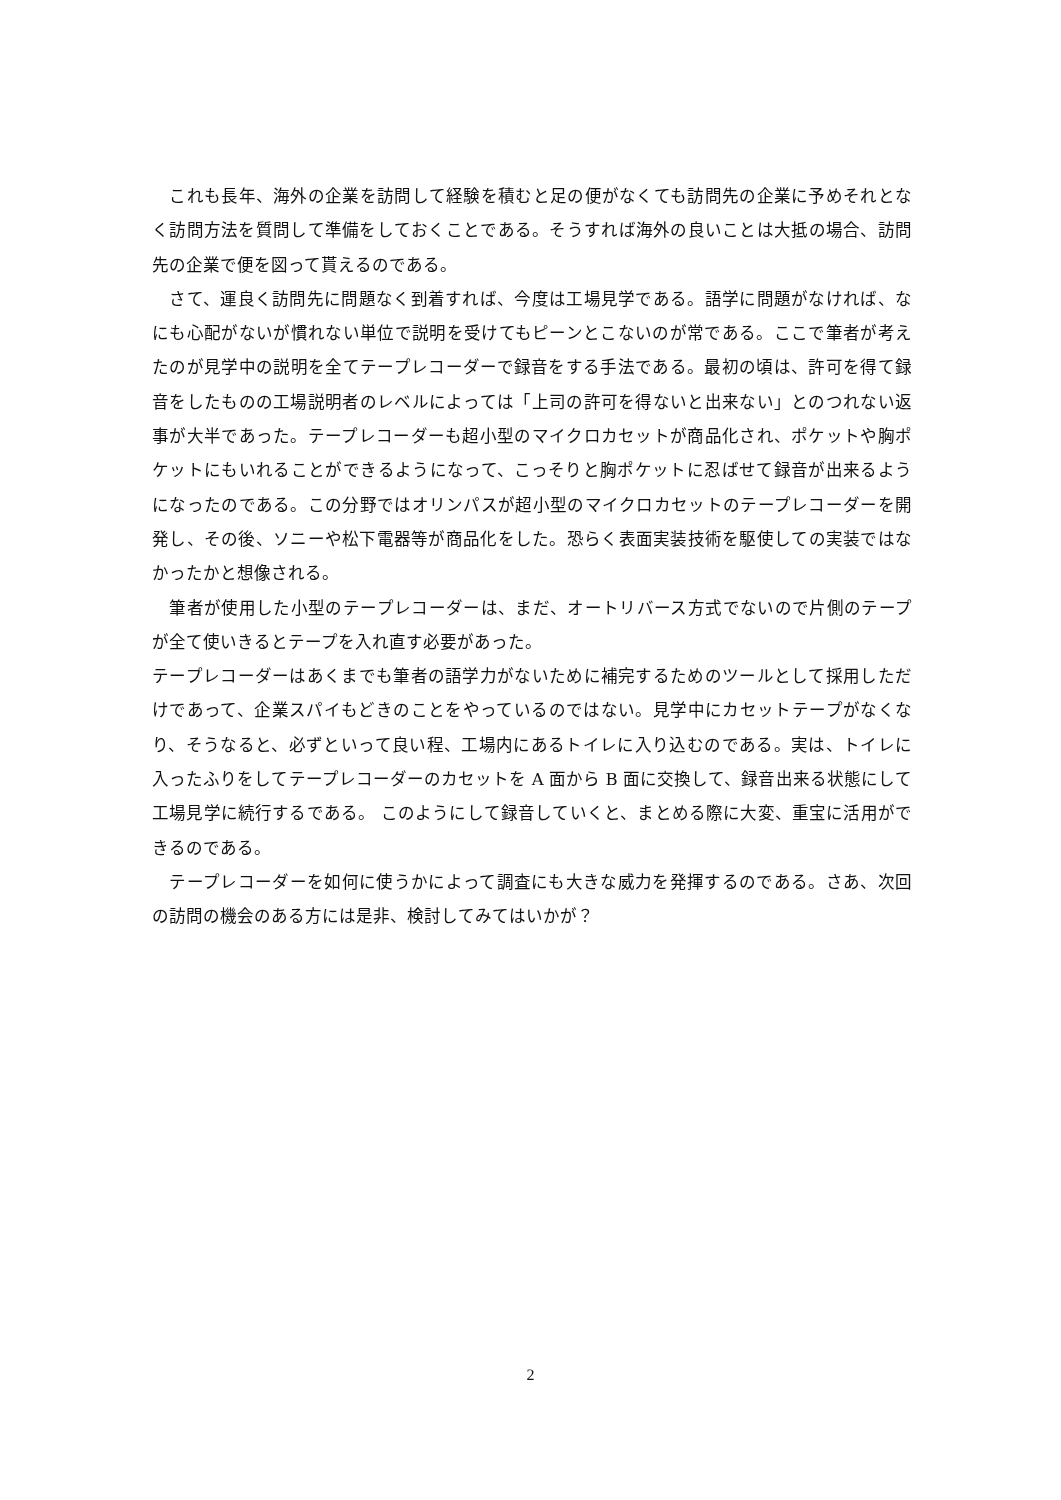これも長年、海外の企業を訪問して経験を積むと足の便がなくても訪問先の企業に予めそれとなく訪問方法を質問して準備をしておくことである。そうすれば海外の良いことは大抵の場合、訪問先の企業で便を図って貰えるのである。
　さて、運良く訪問先に問題なく到着すれば、今度は工場見学である。語学に問題がなければ、なにも心配がないが慣れない単位で説明を受けてもピーンとこないのが常である。ここで筆者が考えたのが見学中の説明を全てテープレコーダーで録音をする手法である。最初の頃は、許可を得て録音をしたものの工場説明者のレベルによっては「上司の許可を得ないと出来ない」とのつれない返事が大半であった。テープレコーダーも超小型のマイクロカセットが商品化され、ポケットや胸ポケットにもいれることができるようになって、こっそりと胸ポケットに忍ばせて録音が出来るようになったのである。この分野ではオリンパスが超小型のマイクロカセットのテープレコーダーを開発し、その後、ソニーや松下電器等が商品化をした。恐らく表面実装技術を駆使しての実装ではなかったかと想像される。
　筆者が使用した小型のテープレコーダーは、まだ、オートリバース方式でないので片側のテープが全て使いきるとテープを入れ直す必要があった。
テープレコーダーはあくまでも筆者の語学力がないために補完するためのツールとして採用しただけであって、企業スパイもどきのことをやっているのではない。見学中にカセットテープがなくなり、そうなると、必ずといって良い程、工場内にあるトイレに入り込むのである。実は、トイレに入ったふりをしてテープレコーダーのカセットを A 面から B 面に交換して、録音出来る状態にして工場見学に続行するである。 このようにして録音していくと、まとめる際に大変、重宝に活用ができるのである。
　テープレコーダーを如何に使うかによって調査にも大きな威力を発揮するのである。さあ、次回の訪問の機会のある方には是非、検討してみてはいかが？
2